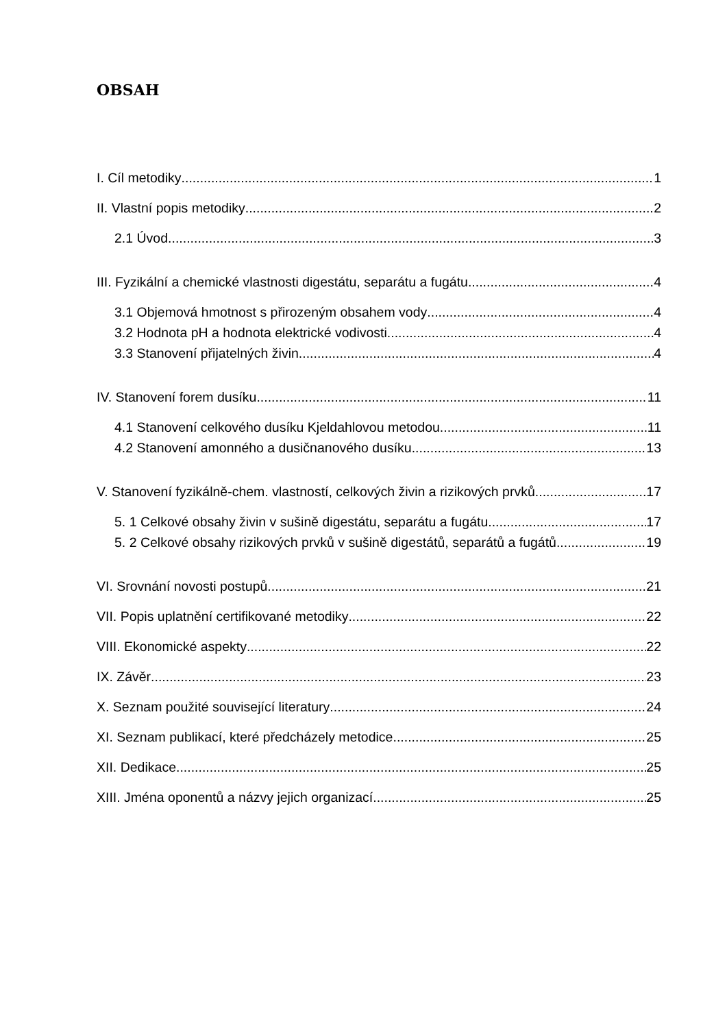OBSAH
I. Cíl metodiky 1
II. Vlastní popis metodiky 2
2.1 Úvod 3
III. Fyzikální a chemické vlastnosti digestátu, separátu a fugátu 4
3.1 Objemová hmotnost s přirozeným obsahem vody 4
3.2 Hodnota pH a hodnota elektrické vodivosti 4
3.3 Stanovení přijatelných živin 4
IV. Stanovení forem dusíku 11
4.1 Stanovení celkového dusíku Kjeldahlovou metodou 11
4.2 Stanovení amonného a dusičnanového dusíku 13
V. Stanovení fyzikálně-chem. vlastností, celkových živin a rizikových prvků 17
5. 1 Celkové obsahy živin v sušině digestátu, separátu a fugátu 17
5. 2 Celkové obsahy rizikových prvků v sušině digestátů, separátů a fugátů 19
VI. Srovnání novosti postupů 21
VII. Popis uplatnění certifikované metodiky 22
VIII. Ekonomické aspekty 22
IX. Závěr 23
X. Seznam použité související literatury 24
XI. Seznam publikací, které předcházely metodice 25
XII. Dedikace 25
XIII. Jména oponentů a názvy jejich organizací 25